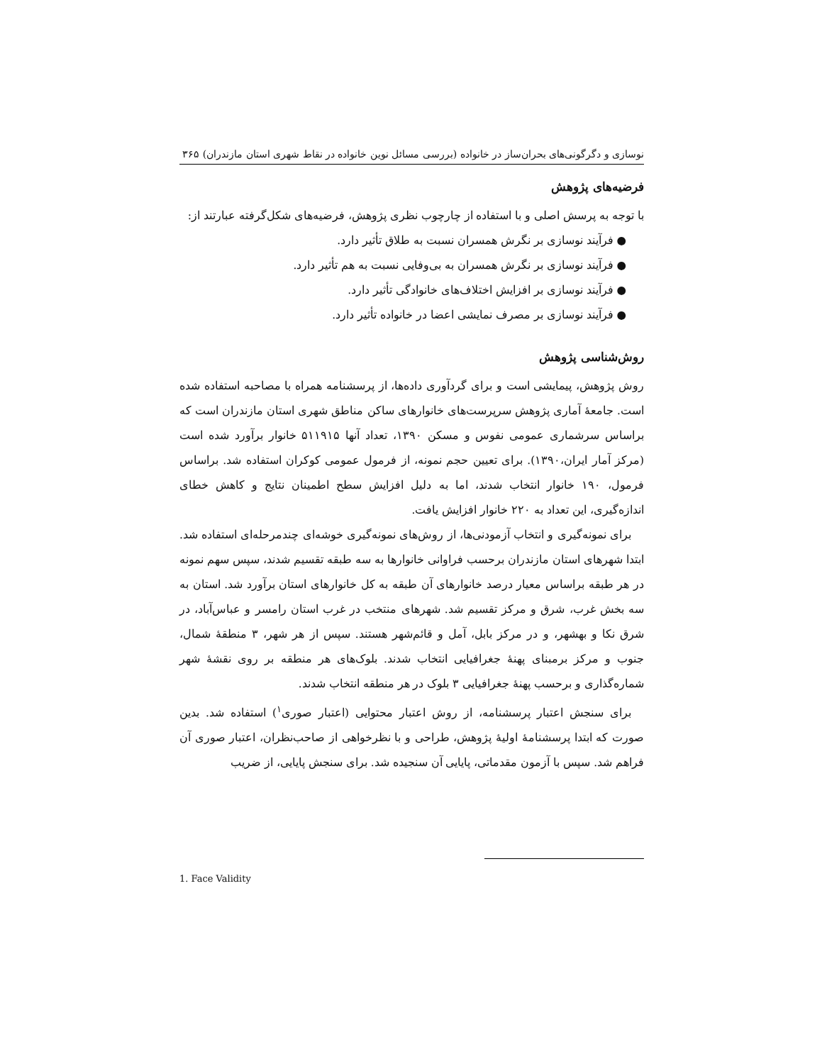نوسازی و دگرگونی‌های بحران‌ساز در خانواده (بررسی مسائل نوین خانواده در نقاط شهری استان مازندران) ۳۶۵
فرضیه‌های پژوهش
با توجه به پرسش اصلی و با استفاده از چارچوب نظری پژوهش، فرضیه‌های شکل‌گرفته عبارتند از:
● فرآیند نوسازی بر نگرش همسران نسبت به طلاق تأثیر دارد.
● فرآیند نوسازی بر نگرش همسران به بی‌وفایی نسبت به هم تأثیر دارد.
● فرآیند نوسازی بر افزایش اختلاف‌های خانوادگی تأثیر دارد.
● فرآیند نوسازی بر مصرف نمایشی اعضا در خانواده تأثیر دارد.
روش‌شناسی پژوهش
روش پژوهش، پیمایشی است و برای گردآوری داده‌ها، از پرسشنامه همراه با مصاحبه استفاده شده است. جامعهٔ آماری پژوهش سرپرست‌های خانوارهای ساکن مناطق شهری استان مازندران است که براساس سرشماری عمومی نفوس و مسکن ۱۳۹۰، تعداد آنها ۵۱۱۹۱۵ خانوار برآورد شده است (مرکز آمار ایران،۱۳۹۰). برای تعیین حجم نمونه، از فرمول عمومی کوکران استفاده شد. براساس فرمول، ۱۹۰ خانوار انتخاب شدند، اما به دلیل افزایش سطح اطمینان نتایج و کاهش خطای اندازه‌گیری، این تعداد به ۲۲۰ خانوار افزایش یافت.
برای نمونه‌گیری و انتخاب آزمودنی‌ها، از روش‌های نمونه‌گیری خوشه‌ای چندمرحله‌ای استفاده شد. ابتدا شهرهای استان مازندران برحسب فراوانی خانوارها به سه طبقه تقسیم شدند، سپس سهم نمونه در هر طبقه براساس معیار درصد خانوارهای آن طبقه به کل خانوارهای استان برآورد شد. استان به سه بخش غرب، شرق و مرکز تقسیم شد. شهرهای منتخب در غرب استان رامسر و عباس‌آباد، در شرق نکا و بهشهر، و در مرکز بابل، آمل و قائم‌شهر هستند. سپس از هر شهر، ۳ منطقهٔ شمال، جنوب و مرکز برمبنای پهنهٔ جغرافیایی انتخاب شدند. بلوک‌های هر منطقه بر روی نقشهٔ شهر شماره‌گذاری و برحسب پهنهٔ جغرافیایی ۳ بلوک در هر منطقه انتخاب شدند.
برای سنجش اعتبار پرسشنامه، از روش اعتبار محتوایی (اعتبار صوری<sup>۱</sup>) استفاده شد. بدین صورت که ابتدا پرسشنامهٔ اولیهٔ پژوهش، طراحی و با نظرخواهی از صاحب‌نظران، اعتبار صوری آن فراهم شد. سپس با آزمون مقدماتی، پایایی آن سنجیده شد. برای سنجش پایایی، از ضریب
1. Face Validity